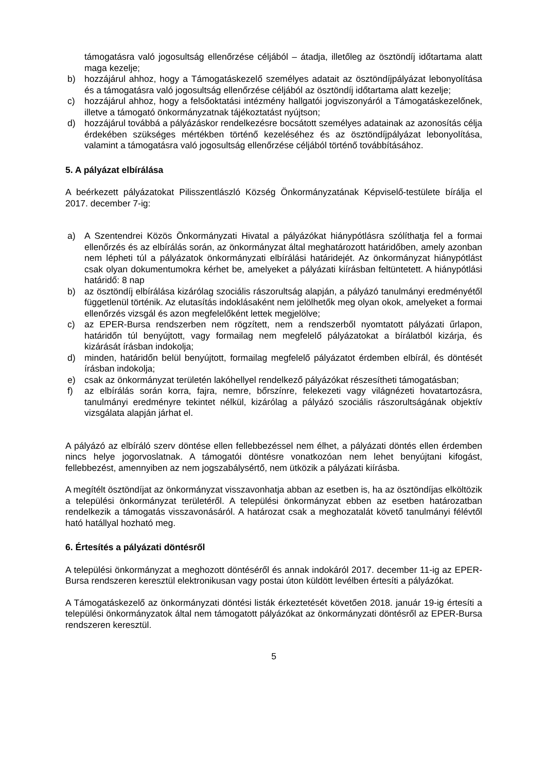támogatásra való jogosultság ellenőrzése céljából – átadja, illetőleg az ösztöndíj időtartama alatt maga kezelje;
b) hozzájárul ahhoz, hogy a Támogatáskezelő személyes adatait az ösztöndíjpályázat lebonyolítása és a támogatásra való jogosultság ellenőrzése céljából az ösztöndíj időtartama alatt kezelje;
c) hozzájárul ahhoz, hogy a felsőoktatási intézmény hallgatói jogviszonyáról a Támogatáskezelőnek, illetve a támogató önkormányzatnak tájékoztatást nyújtson;
d) hozzájárul továbbá a pályázáskor rendelkezésre bocsátott személyes adatainak az azonosítás célja érdekében szükséges mértékben történő kezeléséhez és az ösztöndíjpályázat lebonyolítása, valamint a támogatásra való jogosultság ellenőrzése céljából történő továbbításához.
5. A pályázat elbírálása
A beérkezett pályázatokat Pilisszentlászló Község Önkormányzatának Képviselő-testülete bírálja el 2017. december 7-ig:
a) A Szentendrei Közös Önkormányzati Hivatal a pályázókat hiánypótlásra szólíthatja fel a formai ellenőrzés és az elbírálás során, az önkormányzat által meghatározott határidőben, amely azonban nem lépheti túl a pályázatok önkormányzati elbírálási határidejét. Az önkormányzat hiánypótlást csak olyan dokumentumokra kérhet be, amelyeket a pályázati kiírásban feltüntetett. A hiánypótlási határidő: 8 nap
b) az ösztöndíj elbírálása kizárólag szociális rászorultság alapján, a pályázó tanulmányi eredményétől függetlenül történik. Az elutasítás indoklásaként nem jelölhetők meg olyan okok, amelyeket a formai ellenőrzés vizsgál és azon megfelelőként lettek megjelölve;
c) az EPER-Bursa rendszerben nem rögzített, nem a rendszerből nyomtatott pályázati űrlapon, határidőn túl benyújtott, vagy formailag nem megfelelő pályázatokat a bírálatból kizárja, és kizárását írásban indokolja;
d) minden, határidőn belül benyújtott, formailag megfelelő pályázatot érdemben elbírál, és döntését írásban indokolja;
e) csak az önkormányzat területén lakóhellyel rendelkező pályázókat részesítheti támogatásban;
f) az elbírálás során korra, fajra, nemre, bőrszínre, felekezeti vagy világnézeti hovatartozásra, tanulmányi eredményre tekintet nélkül, kizárólag a pályázó szociális rászorultságának objektív vizsgálata alapján járhat el.
A pályázó az elbíráló szerv döntése ellen fellebbezéssel nem élhet, a pályázati döntés ellen érdemben nincs helye jogorvoslatnak. A támogatói döntésre vonatkozóan nem lehet benyújtani kifogást, fellebbezést, amennyiben az nem jogszabálysértő, nem ütközik a pályázati kiírásba.
A megítélt ösztöndíjat az önkormányzat visszavonhatja abban az esetben is, ha az ösztöndíjas elköltözik a települési önkormányzat területéről. A települési önkormányzat ebben az esetben határozatban rendelkezik a támogatás visszavonásáról. A határozat csak a meghozatalát követő tanulmányi félévtől ható hatállyal hozható meg.
6. Értesítés a pályázati döntésről
A települési önkormányzat a meghozott döntéséről és annak indokáról 2017. december 11-ig az EPER-Bursa rendszeren keresztül elektronikusan vagy postai úton küldött levélben értesíti a pályázókat.
A Támogatáskezelő az önkormányzati döntési listák érkeztetését követően 2018. január 19-ig értesíti a települési önkormányzatok által nem támogatott pályázókat az önkormányzati döntésről az EPER-Bursa rendszeren keresztül.
5